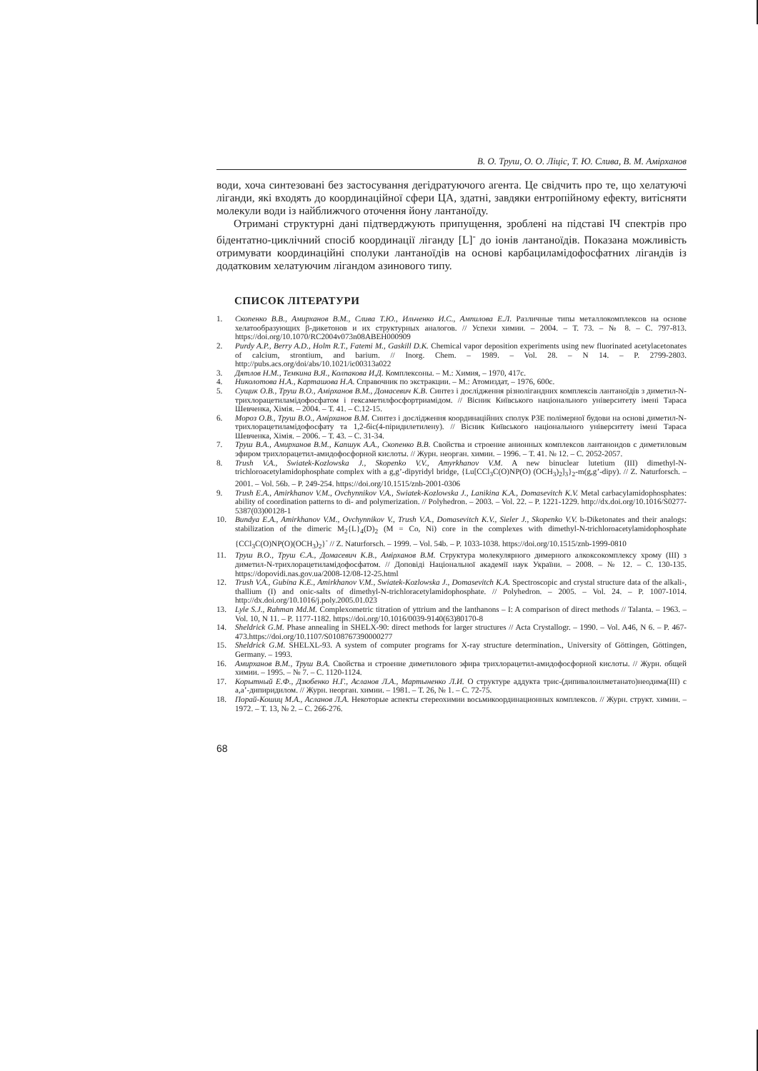В. О. Труш, О. О. Ліціс, Т. Ю. Слива, В. М. Аміρханов
води, хоча синтезовані без застосування дегідратуючого агента. Це свідчить про те, що хелатуючі ліганди, які входять до координаційної сфери ЦА, здатні, завдяки ентропійному ефекту, витісняти молекули води із найближчого оточення йону лантаноїду.
Отримані структурні дані підтверджують припущення, зроблені на підставі ІЧ спектрів про бідентатно-циклічний спосіб координації ліганду [L]<sup>-</sup> до іонів лантаноїдів. Показана можливість отримувати координаційні сполуки лантаноїдів на основі карбациламідофосфатних лігандів із додатковим хелатуючим лігандом азинового типу.
СПИСОК ЛІТЕРАТУРИ
1. Скопенко В.В., Амирханов В.М., Слива Т.Ю., Ильченко И.С., Ампилова Е.Л. Различные типы металлокомплексов на основе хелатообразующих β-дикетонов и их структурных аналогов. // Успехи химии. – 2004. – Т. 73. – № 8. – С. 797-813. https://doi.org/10.1070/RC2004v073n08ABEH000909
2. Purdy A.P., Berry A.D., Holm R.T., Fatemi M., Gaskill D.K. Chemical vapor deposition experiments using new fluorinated acetylacetonates of calcium, strontium, and barium. // Inorg. Chem. – 1989. – Vol. 28. – N 14. – P. 2799-2803. http://pubs.acs.org/doi/abs/10.1021/ic00313a022
3. Дятлов Н.М., Темкина В.Я., Колпакова И.Д. Комплексоны. – М.: Химия, – 1970, 417с.
4. Николотова Н.А., Карташова Н.А. Справочник по экстракции. – М.: Атомиздат, – 1976, 600с.
5. Сущик О.В., Труш В.О., Аміρханов В.М., Домасевич К.В. Синтез і дослідження різнолігандних комплексів лантаноїдів з диметил-N-трихлорацетиламідофосфатом і гексаметилфосфортриамідом. // Вісник Київського національного університету імені Тараса Шевченка, Хімія. – 2004. – Т. 41. – С.12-15.
6. Мороз О.В., Труш В.О., Аміρханов В.М. Синтез і дослідження координаційних сполук РЗЕ полімерної будови на основі диметил-N-трихлорацетиламідофосфату та 1,2-біс(4-піридилетилену). // Вісник Київського національного університету імені Тараса Шевченка, Хімія. – 2006. – Т. 43. – С. 31-34.
7. Труш В.А., Амирханов В.М., Капшук А.А., Скопенко В.В. Свойства и строение анионных комплексов лантаноидов с диметиловым эфиром трихлорацетил-амидофосфорной кислоты. // Журн. неорган. химии. – 1996. – Т. 41. № 12. – С. 2052-2057.
8. Trush V.A., Swiatek-Kozlowska J., Skopenko V.V., Amyrkhanov V.M. A new binuclear lutetium (III) dimethyl-N-trichloroacetylamidophosphate complex with a g,g’-dipyridyl bridge, {Lu[CCl<sub>3</sub>C(O)NP(O) (OCH<sub>3</sub>)<sub>2</sub>]<sub>3</sub>}<sub>2</sub>-m(g,g’-dipy). // Z. Naturforsch. – 2001. – Vol. 56b. – P. 249-254. https://doi.org/10.1515/znb-2001-0306
9. Trush E.A., Amirkhanov V.M., Ovchynnikov V.A., Swiatek-Kozlowska J., Lanikina K.A., Domasevitch K.V. Metal carbacylamidophosphates: ability of coordination patterns to di- and polymerization. // Polyhedron. – 2003. – Vol. 22. – P. 1221-1229. http://dx.doi.org/10.1016/S0277-5387(03)00128-1
10. Bundya E.A., Amirkhanov V.M., Ovchynnikov V., Trush V.A., Domasevitch K.V., Sieler J., Skopenko V.V. b-Diketonates and their analogs: stabilization of the dimeric M<sub>2</sub>{L}<sub>4</sub>(D)<sub>2</sub> (M = Co, Ni) core in the complexes with dimethyl-N-trichloroacetylamidophosphate {CCl<sub>3</sub>C(O)NP(O)(OCH<sub>3</sub>)<sub>2</sub>}<sup>-</sup> // Z. Naturforsch. – 1999. – Vol. 54b. – P. 1033-1038. https://doi.org/10.1515/znb-1999-0810
11. Труш В.О., Труш Є.А., Домасевич К.В., Аміρханов В.М. Структура молекулярного димерного алкоксокомплексу хрому (III) з диметил-N-трихлорацетиламідофосфатом. // Доповіді Національної академії наук України. – 2008. – № 12. – С. 130-135. https://dopovidi.nas.gov.ua/2008-12/08-12-25.html
12. Trush V.A., Gubina K.E., Amirkhanov V.M., Swiatek-Kozlowska J., Domasevitch K.A. Spectroscopic and crystal structure data of the alkali-, thallium (I) and onic-salts of dimethyl-N-trichloracetylamidophosphate. // Polyhedron. – 2005. – Vol. 24. – P. 1007-1014. http://dx.doi.org/10.1016/j.poly.2005.01.023
13. Lyle S.J., Rahman Md.M. Complexometric titration of yttrium and the lanthanons – I: A comparison of direct methods // Talanta. – 1963. – Vol. 10, N 11. – P. 1177-1182. https://doi.org/10.1016/0039-9140(63)80170-8
14. Sheldrick G.M. Phase annealing in SHELX-90: direct methods for larger structures // Acta Crystallogr. – 1990. – Vol. A46, N 6. – P. 467-473.https://doi.org/10.1107/S0108767390000277
15. Sheldrick G.M. SHELXL-93. A system of computer programs for X-ray structure determination., University of Göttingen, Göttingen, Germany. – 1993.
16. Амирханов В.М., Труш В.А. Свойства и строение диметилового эфира трихлорацетил-амидофосфорной кислоты. // Журн. общей химии. – 1995. – № 7. – С. 1120-1124.
17. Корытный Е.Ф., Дзюбенко Н.Г., Асланов Л.А., Мартыненко Л.И. О структуре аддукта трис-(дипивалоилметанато)неодима(III) с a,a’-дипиридилом. // Журн. неорган. химии. – 1981. – Т. 26, № 1. – С. 72-75.
18. Порай-Кошиц М.А., Асланов Л.А. Некоторые аспекты стереохимии восьмикоординационных комплексов. // Журн. структ. химии. – 1972. – Т. 13, № 2. – С. 266-276.
68